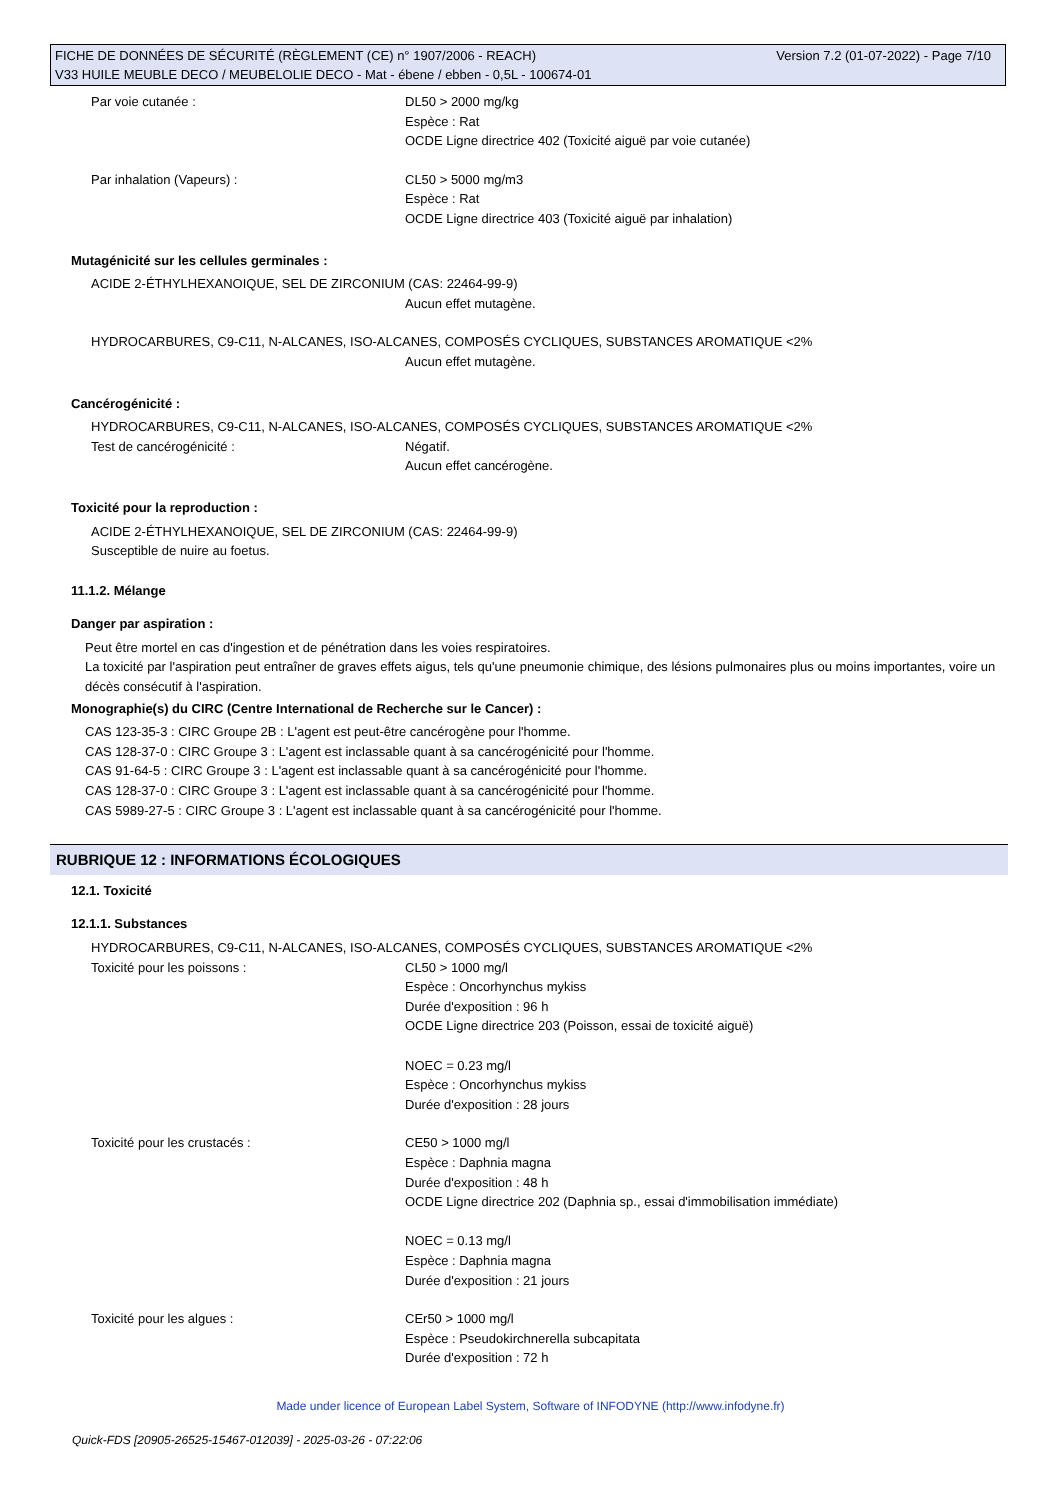Version 7.2 (01-07-2022) - Page 7/10 FICHE DE DONNÉES DE SÉCURITÉ (RÈGLEMENT (CE) n° 1907/2006 - REACH)
V33 HUILE MEUBLE DECO / MEUBELOLIE DECO - Mat - ébene / ebben - 0,5L - 100674-01
Par voie cutanée : DL50 > 2000 mg/kg
Espèce : Rat
OCDE Ligne directrice 402 (Toxicité aiguë par voie cutanée)
Par inhalation (Vapeurs) : CL50 > 5000 mg/m3
Espèce : Rat
OCDE Ligne directrice 403 (Toxicité aiguë par inhalation)
Mutagénicité sur les cellules germinales :
ACIDE 2-ÉTHYLHEXANOIQUE, SEL DE ZIRCONIUM (CAS: 22464-99-9)
Aucun effet mutagène.
HYDROCARBURES, C9-C11, N-ALCANES, ISO-ALCANES, COMPOSÉS CYCLIQUES, SUBSTANCES AROMATIQUE <2%
Aucun effet mutagène.
Cancérogénicité :
HYDROCARBURES, C9-C11, N-ALCANES, ISO-ALCANES, COMPOSÉS CYCLIQUES, SUBSTANCES AROMATIQUE <2%
Test de cancérogénicité : Négatif.
Aucun effet cancérogène.
Toxicité pour la reproduction :
ACIDE 2-ÉTHYLHEXANOIQUE, SEL DE ZIRCONIUM (CAS: 22464-99-9)
Susceptible de nuire au foetus.
11.1.2. Mélange
Danger par aspiration :
Peut être mortel en cas d'ingestion et de pénétration dans les voies respiratoires.
La toxicité par l'aspiration peut entraîner de graves effets aigus, tels qu'une pneumonie chimique, des lésions pulmonaires plus ou moins importantes, voire un décès consécutif à l'aspiration.
Monographie(s) du CIRC (Centre International de Recherche sur le Cancer) :
CAS 123-35-3 : CIRC Groupe 2B : L'agent est peut-être cancérogène pour l'homme.
CAS 128-37-0 : CIRC Groupe 3 : L'agent est inclassable quant à sa cancérogénicité pour l'homme.
CAS 91-64-5 : CIRC Groupe 3 : L'agent est inclassable quant à sa cancérogénicité pour l'homme.
CAS 128-37-0 : CIRC Groupe 3 : L'agent est inclassable quant à sa cancérogénicité pour l'homme.
CAS 5989-27-5 : CIRC Groupe 3 : L'agent est inclassable quant à sa cancérogénicité pour l'homme.
RUBRIQUE 12 : INFORMATIONS ÉCOLOGIQUES
12.1. Toxicité
12.1.1. Substances
HYDROCARBURES, C9-C11, N-ALCANES, ISO-ALCANES, COMPOSÉS CYCLIQUES, SUBSTANCES AROMATIQUE <2%
Toxicité pour les poissons : CL50 > 1000 mg/l
Espèce : Oncorhynchus mykiss
Durée d'exposition : 96 h
OCDE Ligne directrice 203 (Poisson, essai de toxicité aiguë)
NOEC = 0.23 mg/l
Espèce : Oncorhynchus mykiss
Durée d'exposition : 28 jours
Toxicité pour les crustacés : CE50 > 1000 mg/l
Espèce : Daphnia magna
Durée d'exposition : 48 h
OCDE Ligne directrice 202 (Daphnia sp., essai d'immobilisation immédiate)
NOEC = 0.13 mg/l
Espèce : Daphnia magna
Durée d'exposition : 21 jours
Toxicité pour les algues : CEr50 > 1000 mg/l
Espèce : Pseudokirchnerella subcapitata
Durée d'exposition : 72 h
Made under licence of European Label System, Software of INFODYNE (http://www.infodyne.fr)
Quick-FDS [20905-26525-15467-012039] - 2025-03-26 - 07:22:06